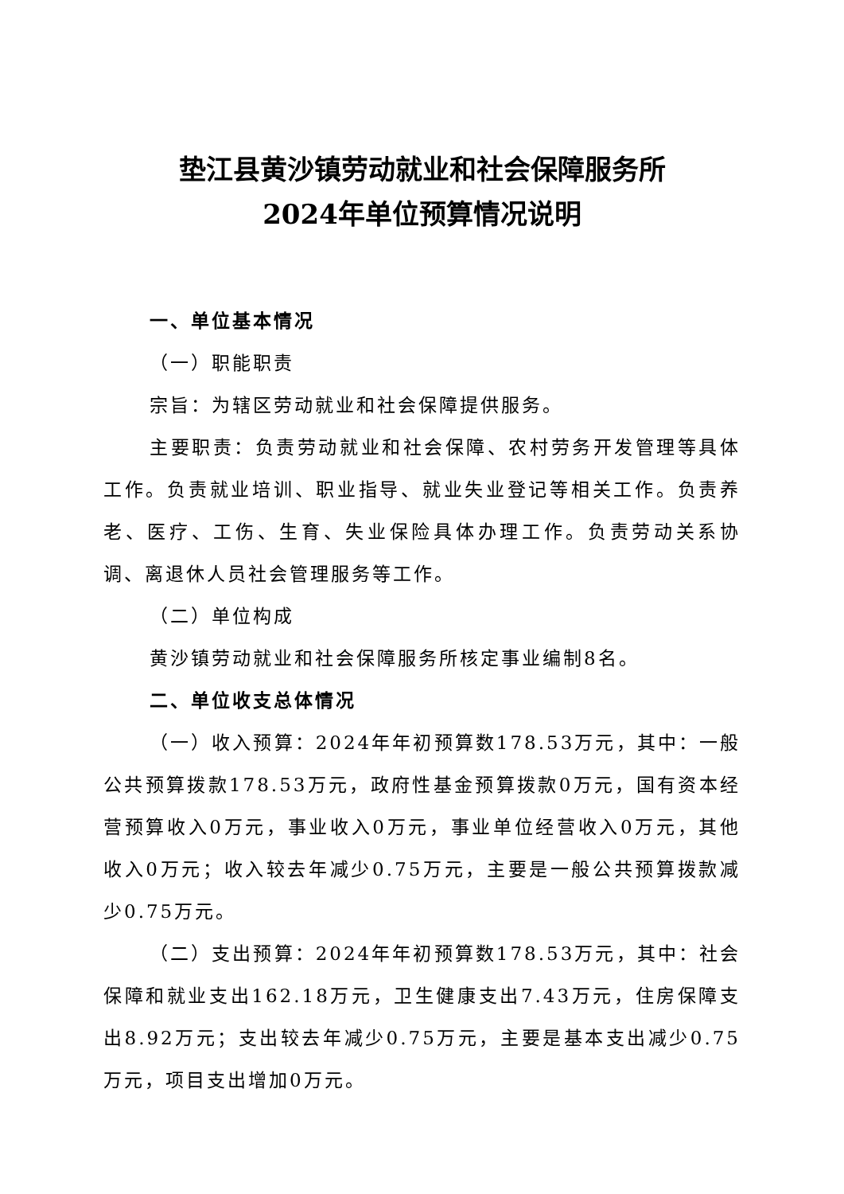垫江县黄沙镇劳动就业和社会保障服务所
2024年单位预算情况说明
一、单位基本情况
（一）职能职责
宗旨：为辖区劳动就业和社会保障提供服务。
主要职责：负责劳动就业和社会保障、农村劳务开发管理等具体工作。负责就业培训、职业指导、就业失业登记等相关工作。负责养老、医疗、工伤、生育、失业保险具体办理工作。负责劳动关系协调、离退休人员社会管理服务等工作。
（二）单位构成
黄沙镇劳动就业和社会保障服务所核定事业编制8名。
二、单位收支总体情况
（一）收入预算：2024年年初预算数178.53万元，其中：一般公共预算拨款178.53万元，政府性基金预算拨款0万元，国有资本经营预算收入0万元，事业收入0万元，事业单位经营收入0万元，其他收入0万元；收入较去年减少0.75万元，主要是一般公共预算拨款减少0.75万元。
（二）支出预算：2024年年初预算数178.53万元，其中：社会保障和就业支出162.18万元，卫生健康支出7.43万元，住房保障支出8.92万元；支出较去年减少0.75万元，主要是基本支出减少0.75万元，项目支出增加0万元。